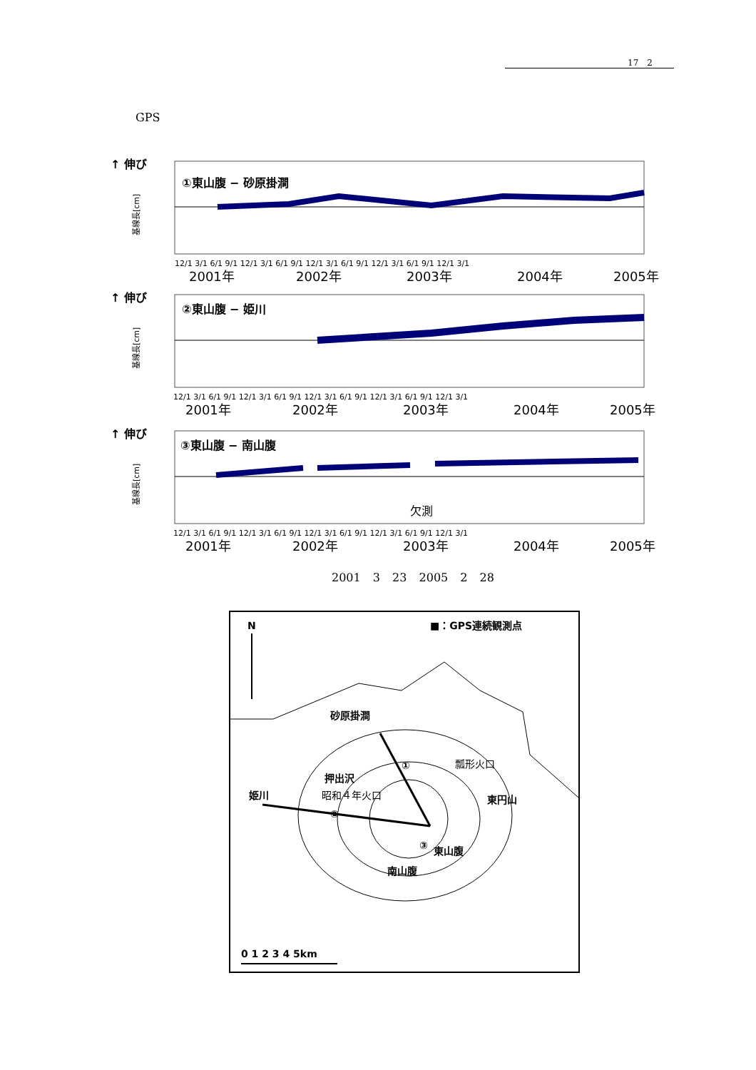17　2
GPS
↑ 伸び
基線長[cm]
①東山腹 − 砂原掛澗
12/1 3/1 6/1 9/1 12/1 3/1 6/1 9/1 12/1 3/1 6/1 9/1 12/1 3/1 6/1 9/1 12/1 3/1
2001年
2002年
2003年
2004年
2005年
↑ 伸び
基線長[cm]
②東山腹 − 姫川
12/1 3/1 6/1 9/1 12/1 3/1 6/1 9/1 12/1 3/1 6/1 9/1 12/1 3/1 6/1 9/1 12/1 3/1
2001年
2002年
2003年
2004年
2005年
↑ 伸び
基線長[cm]
③東山腹 − 南山腹
欠測
12/1 3/1 6/1 9/1 12/1 3/1 6/1 9/1 12/1 3/1 6/1 9/1 12/1 3/1 6/1 9/1 12/1 3/1
2001年
2002年
2003年
2004年
2005年
2001 3 23 2005 2 28
N
■：GPS連続観測点
砂原掛澗
押出沢
姫川
昭和４年火口
瓢形火口
東円山
東山腹
南山腹
①
②
③
0 1 2 3 4 5km